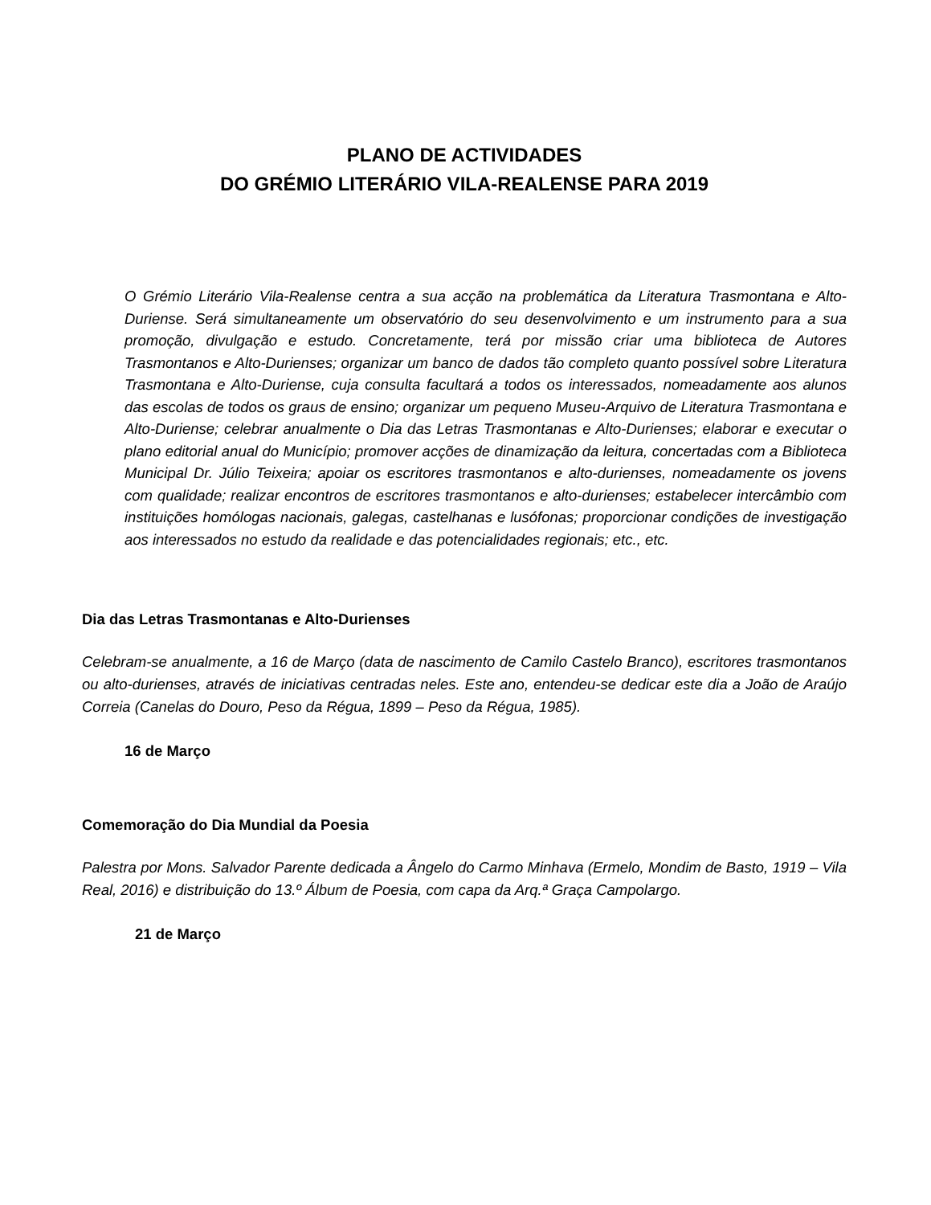PLANO DE ACTIVIDADES
DO GRÉMIO LITERÁRIO VILA-REALENSE PARA 2019
O Grémio Literário Vila-Realense centra a sua acção na problemática da Literatura Trasmontana e Alto-Duriense. Será simultaneamente um observatório do seu desenvolvimento e um instrumento para a sua promoção, divulgação e estudo. Concretamente, terá por missão criar uma biblioteca de Autores Trasmontanos e Alto-Durienses; organizar um banco de dados tão completo quanto possível sobre Literatura Trasmontana e Alto-Duriense, cuja consulta facultará a todos os interessados, nomeadamente aos alunos das escolas de todos os graus de ensino; organizar um pequeno Museu-Arquivo de Literatura Trasmontana e Alto-Duriense; celebrar anualmente o Dia das Letras Trasmontanas e Alto-Durienses; elaborar e executar o plano editorial anual do Município; promover acções de dinamização da leitura, concertadas com a Biblioteca Municipal Dr. Júlio Teixeira; apoiar os escritores trasmontanos e alto-durienses, nomeadamente os jovens com qualidade; realizar encontros de escritores trasmontanos e alto-durienses; estabelecer intercâmbio com instituições homólogas nacionais, galegas, castelhanas e lusófonas; proporcionar condições de investigação aos interessados no estudo da realidade e das potencialidades regionais; etc., etc.
Dia das Letras Trasmontanas e Alto-Durienses
Celebram-se anualmente, a 16 de Março (data de nascimento de Camilo Castelo Branco), escritores trasmontanos ou alto-durienses, através de iniciativas centradas neles. Este ano, entendeu-se dedicar este dia a João de Araújo Correia (Canelas do Douro, Peso da Régua, 1899 – Peso da Régua, 1985).
16 de Março
Comemoração do Dia Mundial da Poesia
Palestra por Mons. Salvador Parente dedicada a Ângelo do Carmo Minhava (Ermelo, Mondim de Basto, 1919 – Vila Real, 2016) e distribuição do 13.º Álbum de Poesia, com capa da Arq.ª Graça Campolargo.
21 de Março